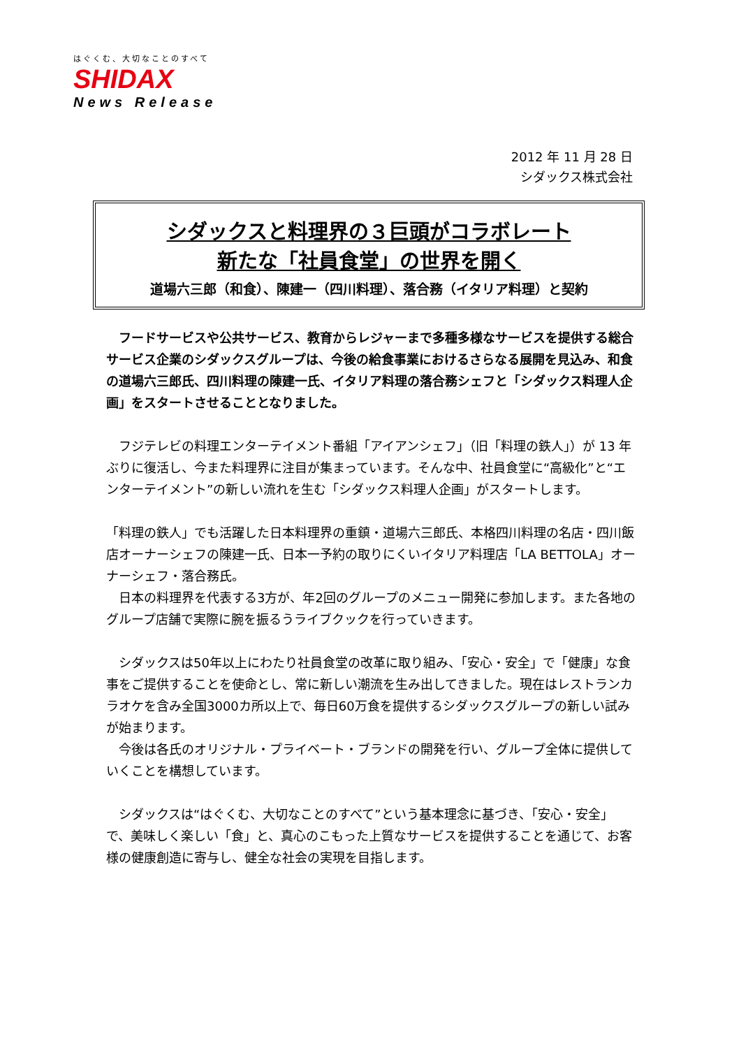はぐくむ、大切なことのすべて
SHIDAX
News Release
2012 年 11 月 28 日
シダックス株式会社
シダックスと料理界の３巨頭がコラボレート
新たな「社員食堂」の世界を開く
道場六三郎（和食）、陳建一（四川料理）、落合務（イタリア料理）と契約
　フードサービスや公共サービス、教育からレジャーまで多種多様なサービスを提供する総合サービス企業のシダックスグループは、今後の給食事業におけるさらなる展開を見込み、和食の道場六三郎氏、四川料理の陳建一氏、イタリア料理の落合務シェフと「シダックス料理人企画」をスタートさせることとなりました。
　フジテレビの料理エンターテイメント番組「アイアンシェフ」（旧「料理の鉄人」）が 13 年ぶりに復活し、今また料理界に注目が集まっています。そんな中、社員食堂に“高級化”と“エンターテイメント”の新しい流れを生む「シダックス料理人企画」がスタートします。
「料理の鉄人」でも活躍した日本料理界の重鎮・道場六三郎氏、本格四川料理の名店・四川飯店オーナーシェフの陳建一氏、日本一予約の取りにくいイタリア料理店「LA BETTOLA」オーナーシェフ・落合務氏。
　日本の料理界を代表する3方が、年2回のグループのメニュー開発に参加します。また各地のグループ店舗で実際に腕を振るうライブクックを行っていきます。
　シダックスは50年以上にわたり社員食堂の改革に取り組み、「安心・安全」で「健康」な食事をご提供することを使命とし、常に新しい潮流を生み出してきました。現在はレストランカラオケを含み全国3000カ所以上で、毎日60万食を提供するシダックスグループの新しい試みが始まります。
　今後は各氏のオリジナル・プライベート・ブランドの開発を行い、グループ全体に提供していくことを構想しています。
　シダックスは“はぐくむ、大切なことのすべて”という基本理念に基づき、「安心・安全」で、美味しく楽しい「食」と、真心のこもった上質なサービスを提供することを通じて、お客様の健康創造に寄与し、健全な社会の実現を目指します。